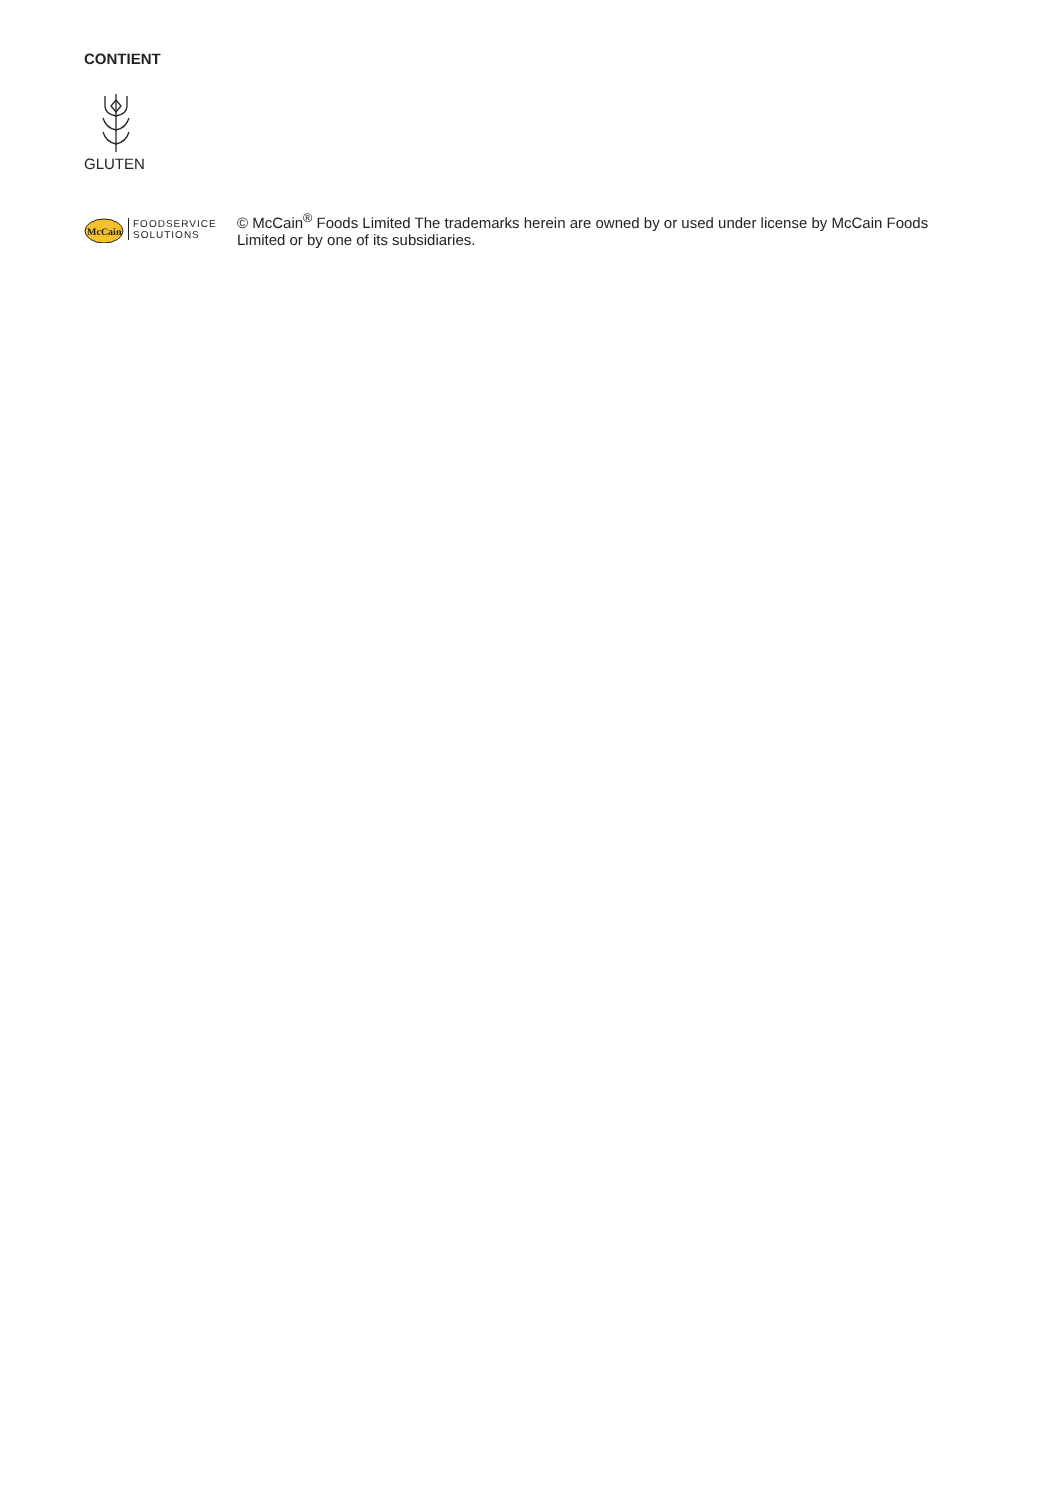CONTIENT
GLUTEN
McCain
FOODSERVICE
SOLUTIONS
© McCain<sup>®</sup> Foods Limited The trademarks herein are owned by or used under license by McCain Foods Limited or by one of its subsidiaries.